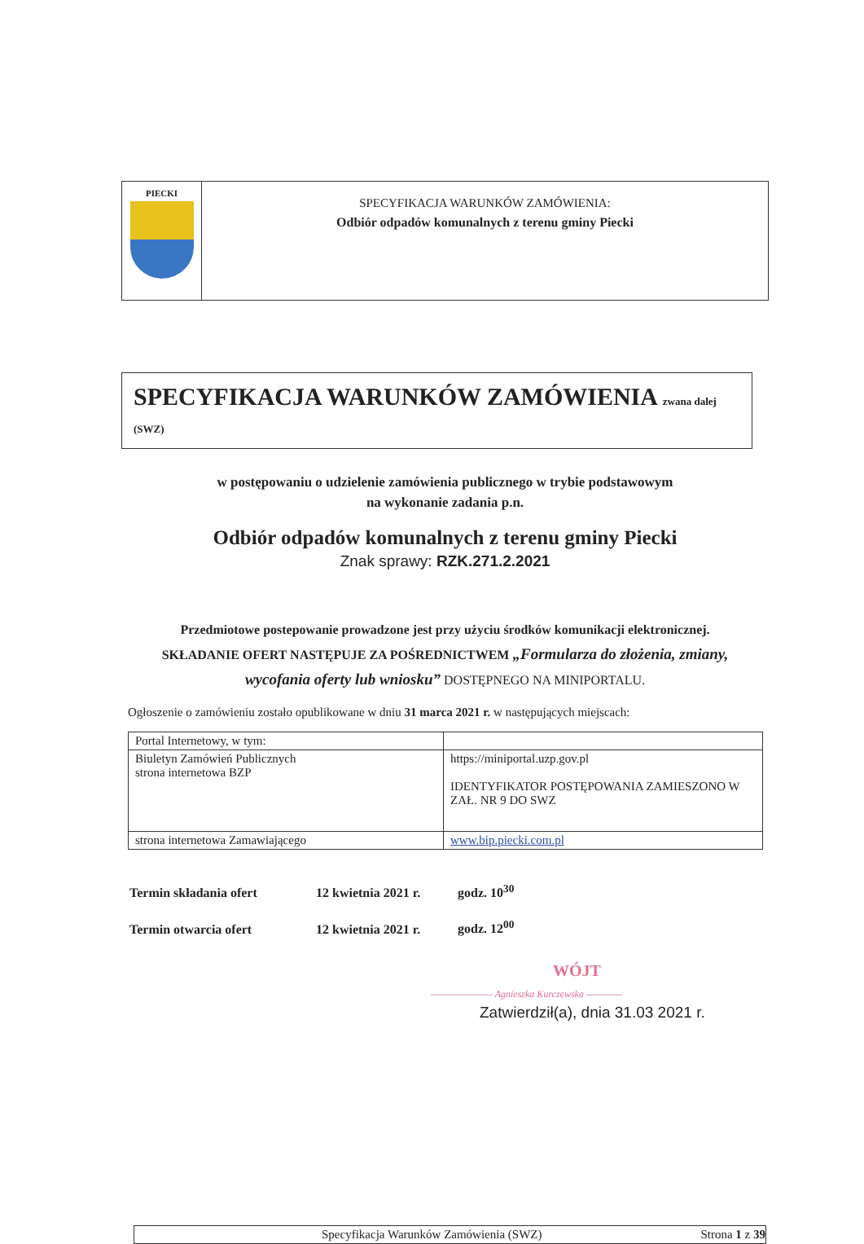PIECKI
SPECYFIKACJA WARUNKÓW ZAMÓWIENIA:
Odbiór odpadów komunalnych z terenu gminy Piecki
SPECYFIKACJA WARUNKÓW ZAMÓWIENIA zwana dalej (SWZ)
w postępowaniu o udzielenie zamówienia publicznego w trybie podstawowym
na wykonanie zadania p.n.
Odbiór odpadów komunalnych z terenu gminy Piecki
Znak sprawy: RZK.271.2.2021
Przedmiotowe postepowanie prowadzone jest przy użyciu środków komunikacji elektronicznej.
SKŁADANIE OFERT NASTĘPUJE ZA POŚREDNICTWEM „Formularza do złożenia, zmiany,
wycofania oferty lub wniosku” DOSTĘPNEGO NA MINIPORTALU.
Ogłoszenie o zamówieniu zostało opublikowane w dniu 31 marca 2021 r. w następujących miejscach:
| Portal Internetowy, w tym: | |
| Biuletyn Zamówień Publicznych strona internetowa BZP | https://miniportal.uzp.gov.pl IDENTYFIKATOR POSTĘPOWANIA ZAMIESZONO W ZAŁ. NR 9 DO SWZ |
| strona internetowa Zamawiającego | www.bip.piecki.com.pl |
Termin składania ofert 12 kwietnia 2021 r. godz. 10<sup>30</sup>
Termin otwarcia ofert 12 kwietnia 2021 r. godz. 12<sup>00</sup>
WÓJT
------------------- Agnieszka Kurczewska -----------
Zatwierdził(a), dnia 31.03 2021 r.
Specyfikacja Warunków Zamówienia (SWZ) Strona 1 z 39